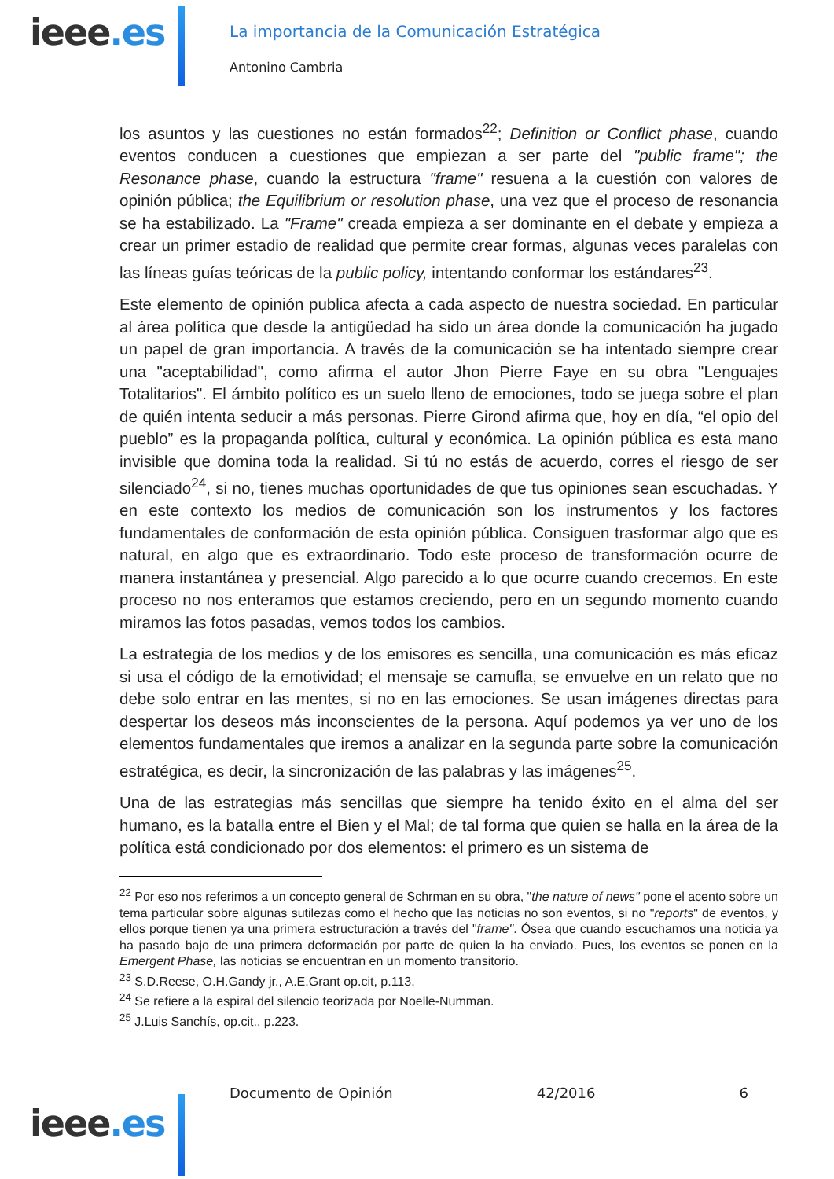ieee.es
La importancia de la Comunicación Estratégica
Antonino Cambria
los asuntos y las cuestiones no están formados<sup>22</sup>; Definition or Conflict phase, cuando eventos conducen a cuestiones que empiezan a ser parte del "public frame"; the Resonance phase, cuando la estructura "frame" resuena a la cuestión con valores de opinión pública; the Equilibrium or resolution phase, una vez que el proceso de resonancia se ha estabilizado. La "Frame" creada empieza a ser dominante en el debate y empieza a crear un primer estadio de realidad que permite crear formas, algunas veces paralelas con las líneas guías teóricas de la public policy, intentando conformar los estándares<sup>23</sup>.
Este elemento de opinión publica afecta a cada aspecto de nuestra sociedad. En particular al área política que desde la antigüedad ha sido un área donde la comunicación ha jugado un papel de gran importancia. A través de la comunicación se ha intentado siempre crear una "aceptabilidad", como afirma el autor Jhon Pierre Faye en su obra "Lenguajes Totalitarios". El ámbito político es un suelo lleno de emociones, todo se juega sobre el plan de quién intenta seducir a más personas. Pierre Girond afirma que, hoy en día, “el opio del pueblo” es la propaganda política, cultural y económica. La opinión pública es esta mano invisible que domina toda la realidad. Si tú no estás de acuerdo, corres el riesgo de ser silenciado<sup>24</sup>, si no, tienes muchas oportunidades de que tus opiniones sean escuchadas. Y en este contexto los medios de comunicación son los instrumentos y los factores fundamentales de conformación de esta opinión pública. Consiguen trasformar algo que es natural, en algo que es extraordinario. Todo este proceso de transformación ocurre de manera instantánea y presencial. Algo parecido a lo que ocurre cuando crecemos. En este proceso no nos enteramos que estamos creciendo, pero en un segundo momento cuando miramos las fotos pasadas, vemos todos los cambios.
La estrategia de los medios y de los emisores es sencilla, una comunicación es más eficaz si usa el código de la emotividad; el mensaje se camufla, se envuelve en un relato que no debe solo entrar en las mentes, si no en las emociones. Se usan imágenes directas para despertar los deseos más inconscientes de la persona. Aquí podemos ya ver uno de los elementos fundamentales que iremos a analizar en la segunda parte sobre la comunicación estratégica, es decir, la sincronización de las palabras y las imágenes<sup>25</sup>.
Una de las estrategias más sencillas que siempre ha tenido éxito en el alma del ser humano, es la batalla entre el Bien y el Mal; de tal forma que quien se halla en la área de la política está condicionado por dos elementos: el primero es un sistema de
<sup>22</sup> Por eso nos referimos a un concepto general de Schrman en su obra, "the nature of news" pone el acento sobre un tema particular sobre algunas sutilezas como el hecho que las noticias no son eventos, si no "reports" de eventos, y ellos porque tienen ya una primera estructuración a través del "frame". Ósea que cuando escuchamos una noticia ya ha pasado bajo de una primera deformación por parte de quien la ha enviado. Pues, los eventos se ponen en la Emergent Phase, las noticias se encuentran en un momento transitorio.
<sup>23</sup> S.D.Reese, O.H.Gandy jr., A.E.Grant op.cit, p.113.
<sup>24</sup> Se refiere a la espiral del silencio teorizada por Noelle-Numman.
<sup>25</sup> J.Luis Sanchís, op.cit., p.223.
Documento de Opinión 42/2016 6
ieee.es